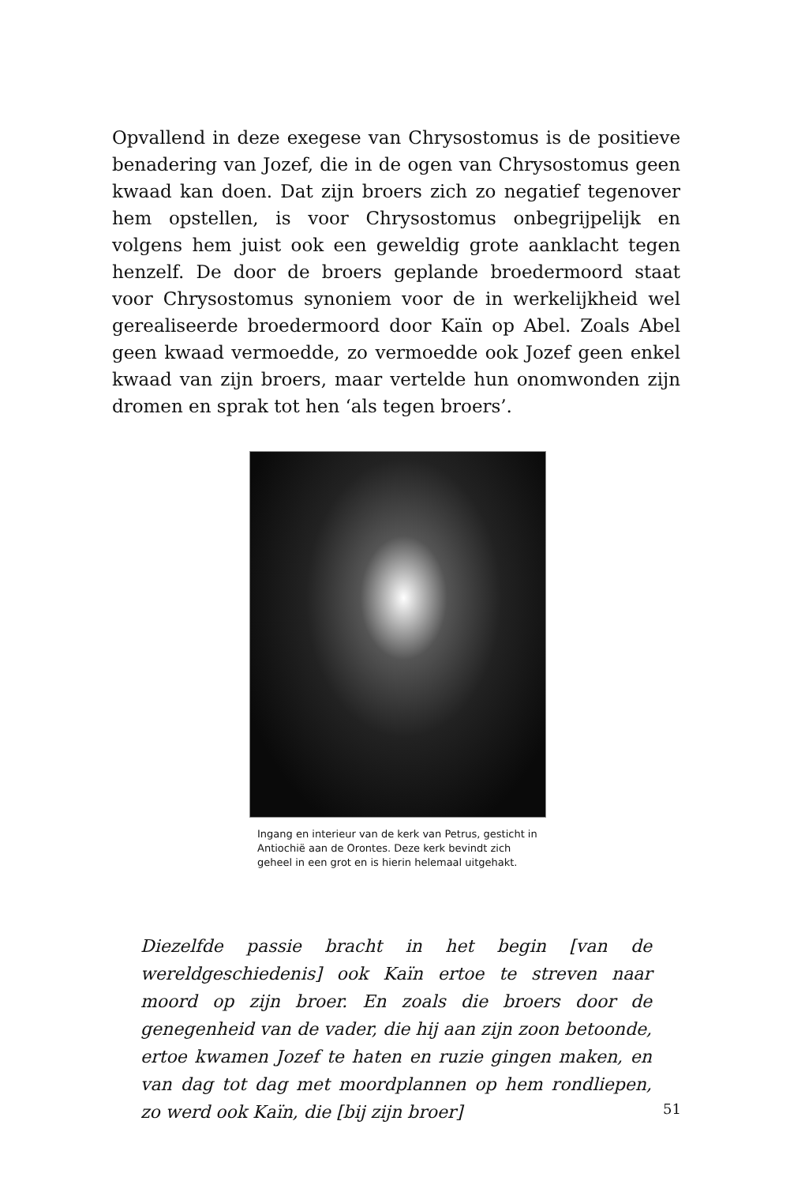Opvallend in deze exegese van Chrysostomus is de positieve benadering van Jozef, die in de ogen van Chrysostomus geen kwaad kan doen. Dat zijn broers zich zo negatief tegenover hem opstellen, is voor Chrysostomus onbegrijpelijk en volgens hem juist ook een geweldig grote aanklacht tegen henzelf. De door de broers geplande broedermoord staat voor Chrysostomus synoniem voor de in werkelijkheid wel gerealiseerde broedermoord door Kaïn op Abel. Zoals Abel geen kwaad vermoedde, zo vermoedde ook Jozef geen enkel kwaad van zijn broers, maar vertelde hun onomwonden zijn dromen en sprak tot hen ‘als tegen broers’.
Ingang en interieur van de kerk van Petrus, gesticht in Antiochië aan de Orontes. Deze kerk bevindt zich geheel in een grot en is hierin helemaal uitgehakt.
Diezelfde passie bracht in het begin [van de wereldgeschiedenis] ook Kaïn ertoe te streven naar moord op zijn broer. En zoals die broers door de genegenheid van de vader, die hij aan zijn zoon betoonde, ertoe kwamen Jozef te haten en ruzie gingen maken, en van dag tot dag met moordplannen op hem rondliepen, zo werd ook Kaïn, die [bij zijn broer]
51